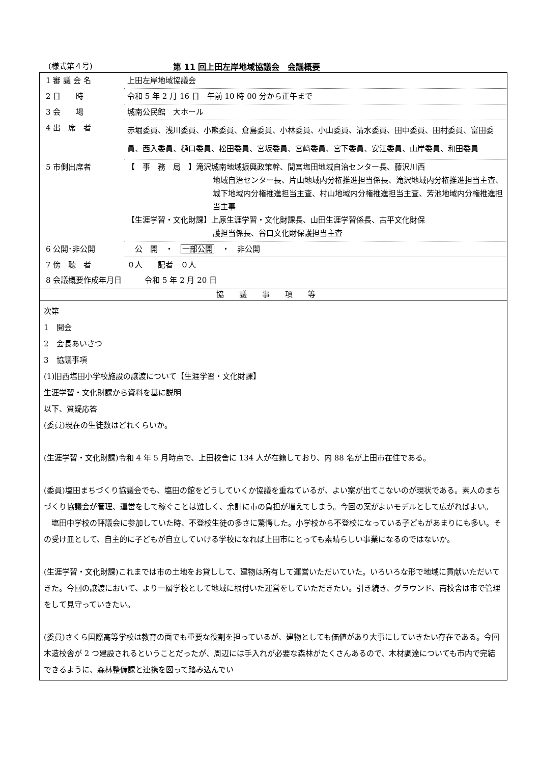(様式第４号) 第 11 回上田左岸地域協議会　会議概要
| 1 審 議 会 名 | 上田左岸地域協議会 |
| 2 日 時 | 令和 5 年 2 月 16 日 午前 10 時 00 分から正午まで |
| 3 会 場 | 城南公民館 大ホール |
| 4 出 席 者 | 赤堀委員、浅川委員、小熊委員、倉島委員、小林委員、小山委員、清水委員、田中委員、田村委員、富田委員、西入委員、樋口委員、松田委員、宮坂委員、宮﨑委員、宮下委員、安江委員、山岸委員、和田委員 |
| 5 市側出席者 | 【 事 務 局 】滝沢城南地域振興政策幹、間宮塩田地域自治センター長、藤沢川西 地域自治センター長、片山地域内分権推進担当係長、滝沢地域内分権推進担当主査、城下地域内分権推進担当主査、村山地域内分権推進担当主査、芳池地域内分権推進担当主事 【生涯学習・文化財課】上原生涯学習・文化財課長、山田生涯学習係長、古平文化財保 護担当係長、谷口文化財保護担当主査 |
| 6 公開･非公開 | 公 開 ・ 一部公開 ・ 非公開 |
| 7 傍 聴 者 | ０人 記者 ０人 |
| 8 会議概要作成年月日 令和 5 年 2 月 20 日 | |
協議事項等
次第
1　開会
2　会長あいさつ
3　協議事項
(1)旧西塩田小学校施設の譲渡について【生涯学習・文化財課】
生涯学習・文化財課から資料を基に説明
以下、質疑応答
(委員)現在の生徒数はどれくらいか。
(生涯学習・文化財課)令和 4 年 5 月時点で、上田校舎に 134 人が在籍しており、内 88 名が上田市在住である。
(委員)塩田まちづくり協議会でも、塩田の館をどうしていくか協議を重ねているが、よい案が出てこないのが現状である。素人のまちづくり協議会が管理、運営をして稼ぐことは難しく、余計に市の負担が増えてしまう。今回の案がよいモデルとして広がればよい。
　塩田中学校の評議会に参加していた時、不登校生徒の多さに驚愕した。小学校から不登校になっている子どもがあまりにも多い。その受け皿として、自主的に子どもが自立していける学校になれば上田市にとっても素晴らしい事業になるのではないか。
(生涯学習・文化財課)これまでは市の土地をお貸しして、建物は所有して運営いただいていた。いろいろな形で地域に貢献いただいてきた。今回の譲渡において、より一層学校として地域に根付いた運営をしていただきたい。引き続き、グラウンド、南校舎は市で管理をして見守っていきたい。
(委員)さくら国際高等学校は教育の面でも重要な役割を担っているが、建物としても価値があり大事にしていきたい存在である。今回木造校舎が 2 つ建設されるということだったが、周辺には手入れが必要な森林がたくさんあるので、木材調達についても市内で完結できるように、森林整備課と連携を図って踏み込んでい